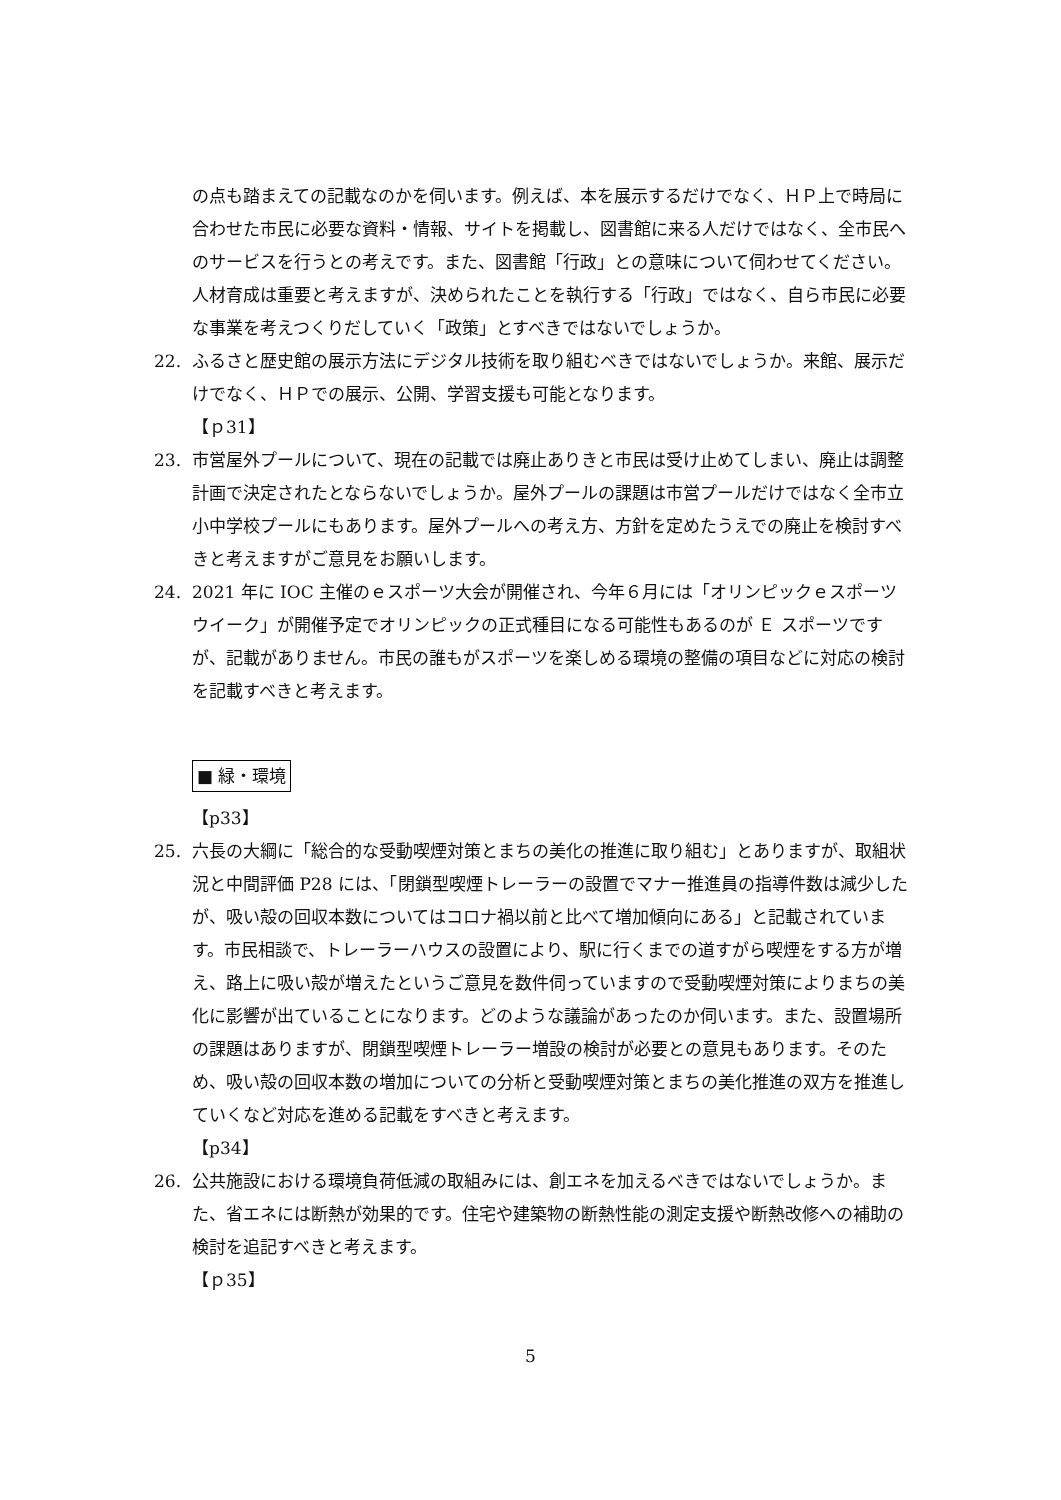の点も踏まえての記載なのかを伺います。例えば、本を展示するだけでなく、ＨＰ上で時局に合わせた市民に必要な資料・情報、サイトを掲載し、図書館に来る人だけではなく、全市民へのサービスを行うとの考えです。また、図書館「行政」との意味について伺わせてください。人材育成は重要と考えますが、決められたことを執行する「行政」ではなく、自ら市民に必要な事業を考えつくりだしていく「政策」とすべきではないでしょうか。
22. ふるさと歴史館の展示方法にデジタル技術を取り組むべきではないでしょうか。来館、展示だけでなく、ＨＰでの展示、公開、学習支援も可能となります。
【ｐ31】
23. 市営屋外プールについて、現在の記載では廃止ありきと市民は受け止めてしまい、廃止は調整計画で決定されたとならないでしょうか。屋外プールの課題は市営プールだけではなく全市立小中学校プールにもあります。屋外プールへの考え方、方針を定めたうえでの廃止を検討すべきと考えますがご意見をお願いします。
24. 2021 年に IOC 主催のｅスポーツ大会が開催され、今年６月には「オリンピックｅスポーツウイーク」が開催予定でオリンピックの正式種目になる可能性もあるのが Ｅ スポーツですが、記載がありません。市民の誰もがスポーツを楽しめる環境の整備の項目などに対応の検討を記載すべきと考えます。
■ 緑・環境
【p33】
25. 六長の大綱に「総合的な受動喫煙対策とまちの美化の推進に取り組む」とありますが、取組状況と中間評価 P28 には、「閉鎖型喫煙トレーラーの設置でマナー推進員の指導件数は減少したが、吸い殻の回収本数についてはコロナ禍以前と比べて増加傾向にある」と記載されています。市民相談で、トレーラーハウスの設置により、駅に行くまでの道すがら喫煙をする方が増え、路上に吸い殻が増えたというご意見を数件伺っていますので受動喫煙対策によりまちの美化に影響が出ていることになります。どのような議論があったのか伺います。また、設置場所の課題はありますが、閉鎖型喫煙トレーラー増設の検討が必要との意見もあります。そのため、吸い殻の回収本数の増加についての分析と受動喫煙対策とまちの美化推進の双方を推進していくなど対応を進める記載をすべきと考えます。
【p34】
26. 公共施設における環境負荷低減の取組みには、創エネを加えるべきではないでしょうか。また、省エネには断熱が効果的です。住宅や建築物の断熱性能の測定支援や断熱改修への補助の検討を追記すべきと考えます。
【ｐ35】
5